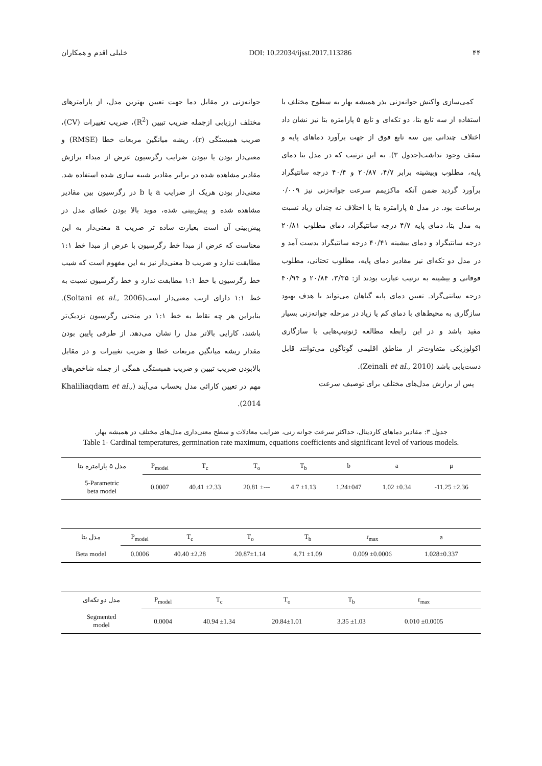۴۴ DOI: 10.22034/ijsst.2017.113286 خلیلی اقدم و همکاران
کمی‌سازی واکنش جوانه‌زنی بذر همیشه بهار به سطوح مختلف با استفاده از سه تابع بتا، دو تکه‌ای و تابع ۵ پارامتره بتا نیز نشان داد اختلاف چندانی بین سه تابع فوق از جهت برآورد دماهای پایه و سقف وجود نداشت(جدول ۳). به این ترتیب که در مدل بتا دمای پایه، مطلوب وبیشینه برابر ۴/۷، ۲۰/۸۷ و ۴۰/۴ درجه سانتیگراد برآورد گردید ضمن آنکه ماکزیمم سرعت جوانه‌زنی نیز ۰/۰۰۹ برساعت بود. در مدل ۵ پارامتره بتا با اختلاف نه چندان زیاد نسبت به مدل بتا، دمای پایه ۴/۷ درجه سانتیگراد، دمای مطلوب ۲۰/۸۱ درجه سانتیگراد و دمای بیشینه ۴۰/۴۱ درجه سانتیگراد بدست آمد و در مدل دو تکه‌ای نیز مقادیر دمای پایه، مطلوب تحتانی، مطلوب فوقانی و بیشینه به ترتیب عبارت بودند از: ۳/۳۵، ۲۰/۸۴ و ۴۰/۹۴ درجه سانتی‌گراد. تعیین دمای پایه گیاهان می‌تواند با هدف بهبود سازگاری به محیط‌های با دمای کم یا زیاد در مرحله جوانه‌زنی بسیار مفید باشد و در این رابطه مطالعه ژنوتیپ‌هایی با سازگاری اکولوژیکی متفاوت‌تر از مناطق اقلیمی گوناگون می‌توانند قابل دست‌یابی باشد (Zeinali et al., 2010).
پس از برازش مدل‌های مختلف برای توصیف سرعت
جوانه‌زنی در مقابل دما جهت تعیین بهترین مدل، از پارامترهای مختلف ارزیابی ازجمله ضریب تبیین (R<sup>2</sup>)، ضریب تغییرات (CV)، ضریب همبستگی (r)، ریشه میانگین مربعات خطا (RMSE) و معنی‌دار بودن یا نبودن ضرایب رگرسیون عرض از مبداء برازش مقادیر مشاهده شده در برابر مقادیر شبیه سازی شده استفاده شد. معنی‌دار بودن هریک از ضرایب a یا b در رگرسیون بین مقادیر مشاهده شده و پیش‌بینی شده، موید بالا بودن خطای مدل در پیش‌بینی آن است بعبارت ساده تر ضریب a معنی‌دار به این معناست که عرض از مبدا خط رگرسیون با عرض از مبدا خط ۱:۱ مطابقت ندارد و ضریب b معنی‌دار نیز به این مفهوم است که شیب خط رگرسیون با خط ۱:۱ مطابقت ندارد و خط رگرسیون نسبت به خط ۱:۱ دارای اریب معنی‌دار است(Soltani et al., 2006). بنابراین هر چه نقاط به خط ۱:۱ در منحنی رگرسیون نزدیک‌تر باشند، کارایی بالاتر مدل را نشان می‌دهد. از طرفی پایین بودن مقدار ریشه میانگین مربعات خطا و ضریب تغییرات و در مقابل بالابودن ضریب تبیین و ضریب همبستگی همگی از جمله شاخص‌های مهم در تعیین کارائی مدل بحساب می‌آیند (Khaliliaqdam et al., 2014).
جدول ۳: مقادیر دماهای کاردینال، حداکثر سرعت جوانه زنی، ضرایب معادلات و سطح معنی‌داری مدل‌های مختلف در همیشه بهار.
Table 1- Cardinal temperatures, germination rate maximum, equations coefficients and significant level of various models.
| مدل ۵ پارامتره بتا | P<sub>model</sub> | T<sub>c</sub> | T<sub>o</sub> | T<sub>b</sub> | b | a | μ |
| --- | --- | --- | --- | --- | --- | --- | --- |
| 5-Parametric beta model | 0.0007 | 40.41 ±2.33 | 20.81 ±--- | 4.7 ±1.13 | 1.24±047 | 1.02 ±0.34 | -11.25 ±2.36 |
| مدل بتا | P<sub>model</sub> | T<sub>c</sub> | T<sub>o</sub> | T<sub>b</sub> | r<sub>max</sub> | a | |
| --- | --- | --- | --- | --- | --- | --- | --- |
| Beta model | 0.0006 | 40.40 ±2.28 | 20.87±1.14 | 4.71 ±1.09 | 0.009 ±0.0006 | 1.028±0.337 | |
| مدل دو تکه‌ای | P<sub>model</sub> | T<sub>c</sub> | T<sub>o</sub> | T<sub>b</sub> | r<sub>max</sub> | | |
| --- | --- | --- | --- | --- | --- | --- | --- |
| Segmented model | 0.0004 | 40.94 ±1.34 | 20.84±1.01 | 3.35 ±1.03 | 0.010 ±0.0005 | | |